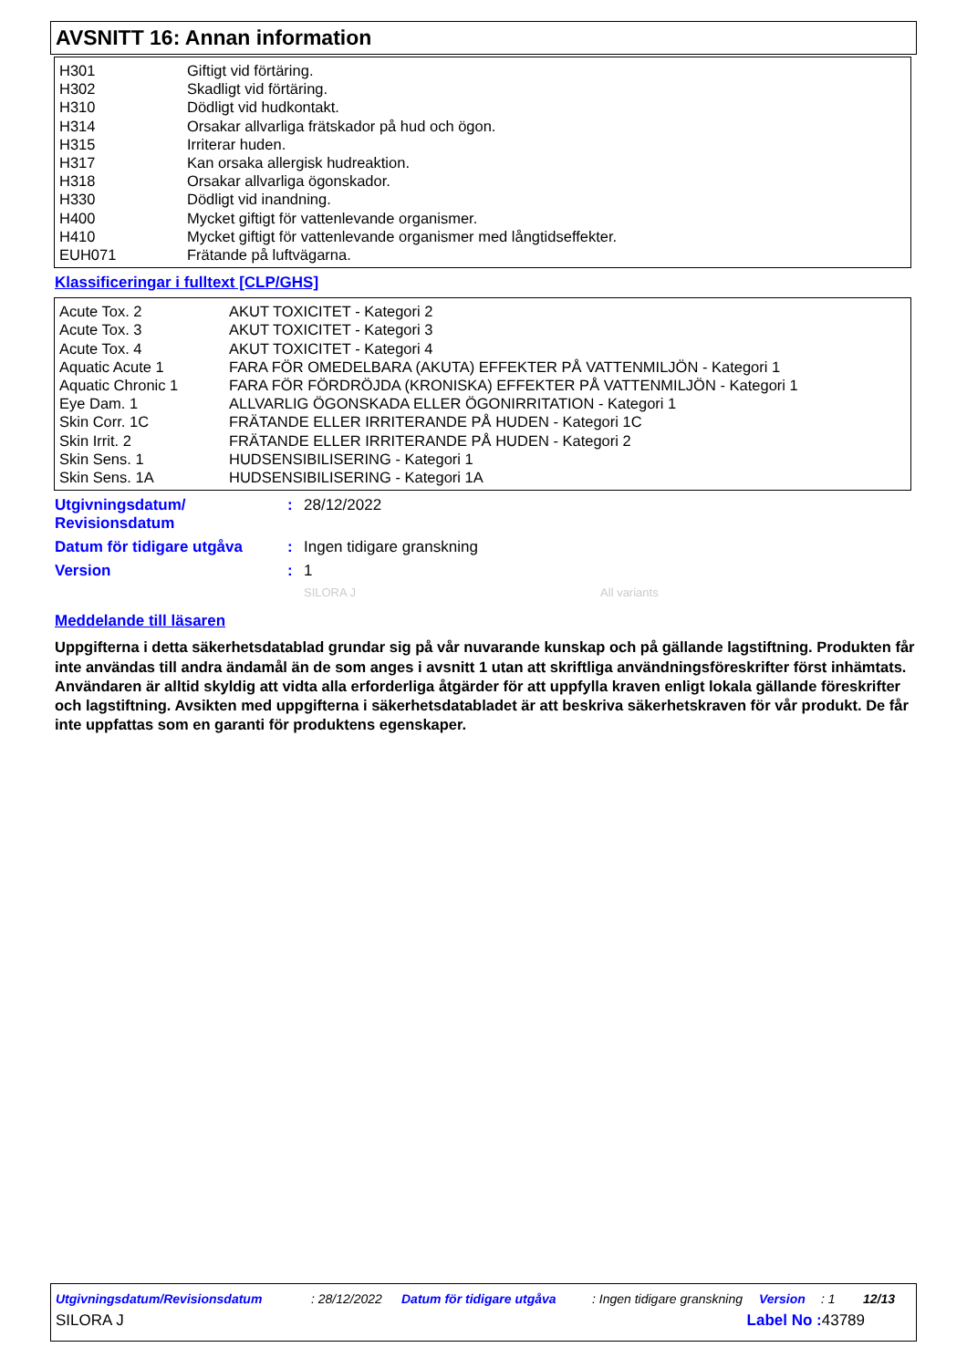AVSNITT 16: Annan information
| H301 | Giftigt vid förtäring. |
| H302 | Skadligt vid förtäring. |
| H310 | Dödligt vid hudkontakt. |
| H314 | Orsakar allvarliga frätskador på hud och ögon. |
| H315 | Irriterar huden. |
| H317 | Kan orsaka allergisk hudreaktion. |
| H318 | Orsakar allvarliga ögonskador. |
| H330 | Dödligt vid inandning. |
| H400 | Mycket giftigt för vattenlevande organismer. |
| H410 | Mycket giftigt för vattenlevande organismer med långtidseffekter. |
| EUH071 | Frätande på luftvägarna. |
Klassificeringar i fulltext [CLP/GHS]
| Acute Tox. 2 | AKUT TOXICITET - Kategori 2 |
| Acute Tox. 3 | AKUT TOXICITET - Kategori 3 |
| Acute Tox. 4 | AKUT TOXICITET - Kategori 4 |
| Aquatic Acute 1 | FARA FÖR OMEDELBARA (AKUTA) EFFEKTER PÅ VATTENMILJÖN - Kategori 1 |
| Aquatic Chronic 1 | FARA FÖR FÖRDRÖJDA (KRONISKA) EFFEKTER PÅ VATTENMILJÖN - Kategori 1 |
| Eye Dam. 1 | ALLVARLIG ÖGONSKADA ELLER ÖGONIRRITATION - Kategori 1 |
| Skin Corr. 1C | FRÄTANDE ELLER IRRITERANDE PÅ HUDEN - Kategori 1C |
| Skin Irrit. 2 | FRÄTANDE ELLER IRRITERANDE PÅ HUDEN - Kategori 2 |
| Skin Sens. 1 | HUDSENSIBILISERING - Kategori 1 |
| Skin Sens. 1A | HUDSENSIBILISERING - Kategori 1A |
Utgivningsdatum/
Revisionsdatum
: 28/12/2022
Datum för tidigare utgåva : Ingen tidigare granskning
Version : 1
SILORA J All variants
Meddelande till läsaren
Uppgifterna i detta säkerhetsdatablad grundar sig på vår nuvarande kunskap och på gällande lagstiftning. Produkten får inte användas till andra ändamål än de som anges i avsnitt 1 utan att skriftliga användningsföreskrifter först inhämtats. Användaren är alltid skyldig att vidta alla erforderliga åtgärder för att uppfylla kraven enligt lokala gällande föreskrifter och lagstiftning. Avsikten med uppgifterna i säkerhetsdatabladet är att beskriva säkerhetskraven för vår produkt. De får inte uppfattas som en garanti för produktens egenskaper.
Utgivningsdatum/Revisionsdatum : 28/12/2022 Datum för tidigare utgåva : Ingen tidigare granskning Version : 1 12/13
SILORA J Label No : 43789